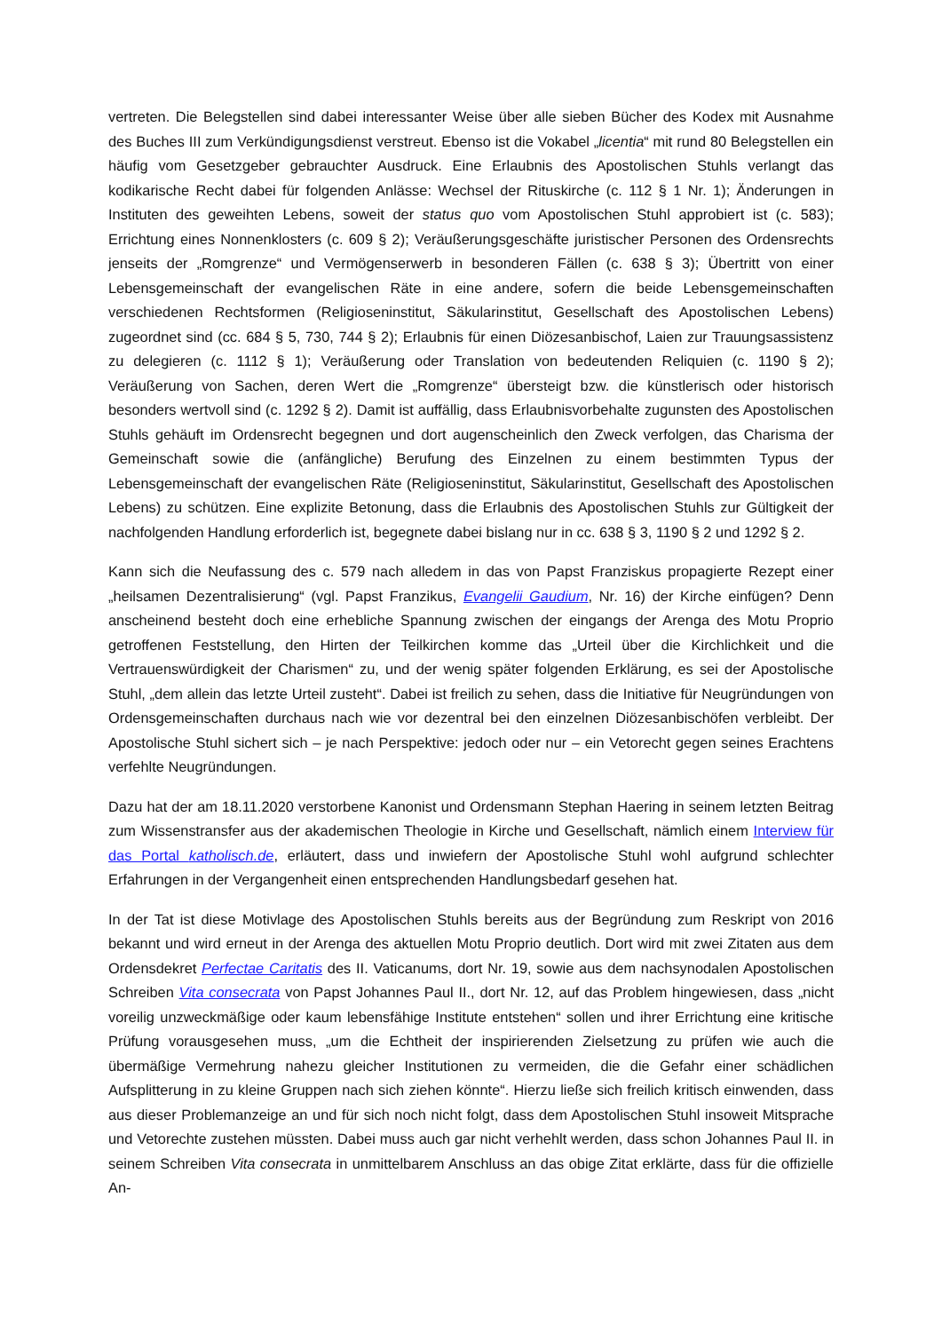vertreten. Die Belegstellen sind dabei interessanter Weise über alle sieben Bücher des Kodex mit Ausnahme des Buches III zum Verkündigungsdienst verstreut. Ebenso ist die Vokabel „licentia“ mit rund 80 Belegstellen ein häufig vom Gesetzgeber gebrauchter Ausdruck. Eine Erlaubnis des Apostolischen Stuhls verlangt das kodikarische Recht dabei für folgenden Anlässe: Wechsel der Rituskirche (c. 112 § 1 Nr. 1); Änderungen in Instituten des geweihten Lebens, soweit der status quo vom Apostolischen Stuhl approbiert ist (c. 583); Errichtung eines Nonnenklosters (c. 609 § 2); Veräußerungsgeschäfte juristischer Personen des Ordensrechts jenseits der „Romgrenze“ und Vermögenserwerb in besonderen Fällen (c. 638 § 3); Übertritt von einer Lebensgemeinschaft der evangelischen Räte in eine andere, sofern die beide Lebensgemeinschaften verschiedenen Rechtsformen (Religioseninstitut, Säkularinstitut, Gesellschaft des Apostolischen Lebens) zugeordnet sind (cc. 684 § 5, 730, 744 § 2); Erlaubnis für einen Diözesanbischof, Laien zur Trauungsassistenz zu delegieren (c. 1112 § 1); Veräußerung oder Translation von bedeutenden Reliquien (c. 1190 § 2); Veräußerung von Sachen, deren Wert die „Romgrenze“ übersteigt bzw. die künstlerisch oder historisch besonders wertvoll sind (c. 1292 § 2). Damit ist auffällig, dass Erlaubnisvorbehalte zugunsten des Apostolischen Stuhls gehäuft im Ordensrecht begegnen und dort augenscheinlich den Zweck verfolgen, das Charisma der Gemeinschaft sowie die (anfängliche) Berufung des Einzelnen zu einem bestimmten Typus der Lebensgemeinschaft der evangelischen Räte (Religioseninstitut, Säkularinstitut, Gesellschaft des Apostolischen Lebens) zu schützen. Eine explizite Betonung, dass die Erlaubnis des Apostolischen Stuhls zur Gültigkeit der nachfolgenden Handlung erforderlich ist, begegnete dabei bislang nur in cc. 638 § 3, 1190 § 2 und 1292 § 2.
Kann sich die Neufassung des c. 579 nach alledem in das von Papst Franziskus propagierte Rezept einer „heilsamen Dezentralisierung“ (vgl. Papst Franzikus, Evangelii Gaudium, Nr. 16) der Kirche einfügen? Denn anscheinend besteht doch eine erhebliche Spannung zwischen der eingangs der Arenga des Motu Proprio getroffenen Feststellung, den Hirten der Teilkirchen komme das „Urteil über die Kirchlichkeit und die Vertrauenswürdigkeit der Charismen“ zu, und der wenig später folgenden Erklärung, es sei der Apostolische Stuhl, „dem allein das letzte Urteil zusteht“. Dabei ist freilich zu sehen, dass die Initiative für Neugründungen von Ordensgemeinschaften durchaus nach wie vor dezentral bei den einzelnen Diözesanbischöfen verbleibt. Der Apostolische Stuhl sichert sich – je nach Perspektive: jedoch oder nur – ein Vetorecht gegen seines Erachtens verfehlte Neugründungen.
Dazu hat der am 18.11.2020 verstorbene Kanonist und Ordensmann Stephan Haering in seinem letzten Beitrag zum Wissenstransfer aus der akademischen Theologie in Kirche und Gesellschaft, nämlich einem Interview für das Portal katholisch.de, erläutert, dass und inwiefern der Apostolische Stuhl wohl aufgrund schlechter Erfahrungen in der Vergangenheit einen entsprechenden Handlungsbedarf gesehen hat.
In der Tat ist diese Motivlage des Apostolischen Stuhls bereits aus der Begründung zum Reskript von 2016 bekannt und wird erneut in der Arenga des aktuellen Motu Proprio deutlich. Dort wird mit zwei Zitaten aus dem Ordensdekret Perfectae Caritatis des II. Vaticanums, dort Nr. 19, sowie aus dem nachsynodalen Apostolischen Schreiben Vita consecrata von Papst Johannes Paul II., dort Nr. 12, auf das Problem hingewiesen, dass „nicht voreilig unzweckmäßige oder kaum lebensfähige Institute entstehen“ sollen und ihrer Errichtung eine kritische Prüfung vorausgesehen muss, „um die Echtheit der inspirierenden Zielsetzung zu prüfen wie auch die übermäßige Vermehrung nahezu gleicher Institutionen zu vermeiden, die die Gefahr einer schädlichen Aufsplitterung in zu kleine Gruppen nach sich ziehen könnte“. Hierzu ließe sich freilich kritisch einwenden, dass aus dieser Problemanzeige an und für sich noch nicht folgt, dass dem Apostolischen Stuhl insoweit Mitsprache und Vetorechte zustehen müssten. Dabei muss auch gar nicht verhehlt werden, dass schon Johannes Paul II. in seinem Schreiben Vita consecrata in unmittelbarem Anschluss an das obige Zitat erklärte, dass für die offizielle An-